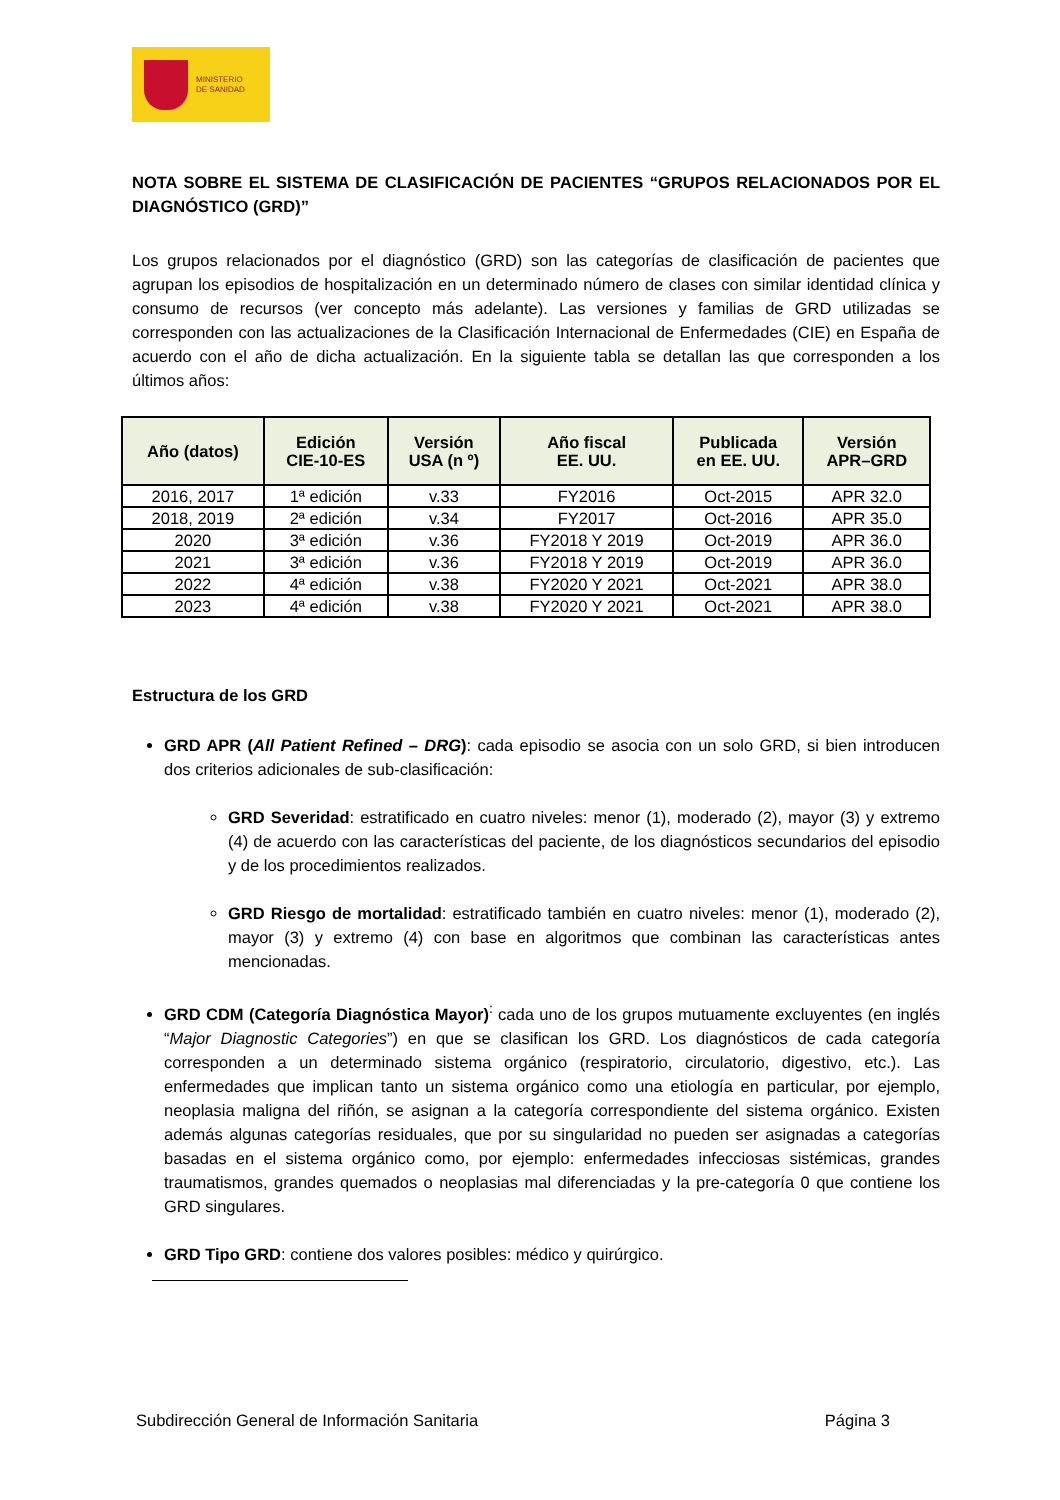MINISTERIO
DE SANIDAD
NOTA SOBRE EL SISTEMA DE CLASIFICACIÓN DE PACIENTES “GRUPOS RELACIONADOS POR EL DIAGNÓSTICO (GRD)”
Los grupos relacionados por el diagnóstico (GRD) son las categorías de clasificación de pacientes que agrupan los episodios de hospitalización en un determinado número de clases con similar identidad clínica y consumo de recursos (ver concepto más adelante). Las versiones y familias de GRD utilizadas se corresponden con las actualizaciones de la Clasificación Internacional de Enfermedades (CIE) en España de acuerdo con el año de dicha actualización. En la siguiente tabla se detallan las que corresponden a los últimos años:
| Año (datos) | Edición CIE-10-ES | Versión USA (n º) | Año fiscal EE. UU. | Publicada en EE. UU. | Versión APR–GRD |
| --- | --- | --- | --- | --- | --- |
| 2016, 2017 | 1ª edición | v.33 | FY2016 | Oct-2015 | APR 32.0 |
| 2018, 2019 | 2ª edición | v.34 | FY2017 | Oct-2016 | APR 35.0 |
| 2020 | 3ª edición | v.36 | FY2018 Y 2019 | Oct-2019 | APR 36.0 |
| 2021 | 3ª edición | v.36 | FY2018 Y 2019 | Oct-2019 | APR 36.0 |
| 2022 | 4ª edición | v.38 | FY2020 Y 2021 | Oct-2021 | APR 38.0 |
| 2023 | 4ª edición | v.38 | FY2020 Y 2021 | Oct-2021 | APR 38.0 |
Estructura de los GRD
GRD APR (All Patient Refined – DRG): cada episodio se asocia con un solo GRD, si bien introducen dos criterios adicionales de sub-clasificación:
GRD Severidad: estratificado en cuatro niveles: menor (1), moderado (2), mayor (3) y extremo (4) de acuerdo con las características del paciente, de los diagnósticos secundarios del episodio y de los procedimientos realizados.
GRD Riesgo de mortalidad: estratificado también en cuatro niveles: menor (1), moderado (2), mayor (3) y extremo (4) con base en algoritmos que combinan las características antes mencionadas.
GRD CDM (Categoría Diagnóstica Mayor)<sup>:</sup> cada uno de los grupos mutuamente excluyentes (en inglés “Major Diagnostic Categories”) en que se clasifican los GRD. Los diagnósticos de cada categoría corresponden a un determinado sistema orgánico (respiratorio, circulatorio, digestivo, etc.). Las enfermedades que implican tanto un sistema orgánico como una etiología en particular, por ejemplo, neoplasia maligna del riñón, se asignan a la categoría correspondiente del sistema orgánico. Existen además algunas categorías residuales, que por su singularidad no pueden ser asignadas a categorías basadas en el sistema orgánico como, por ejemplo: enfermedades infecciosas sistémicas, grandes traumatismos, grandes quemados o neoplasias mal diferenciadas y la pre-categoría 0 que contiene los GRD singulares.
GRD Tipo GRD: contiene dos valores posibles: médico y quirúrgico.
Subdirección General de Información Sanitaria Página 3